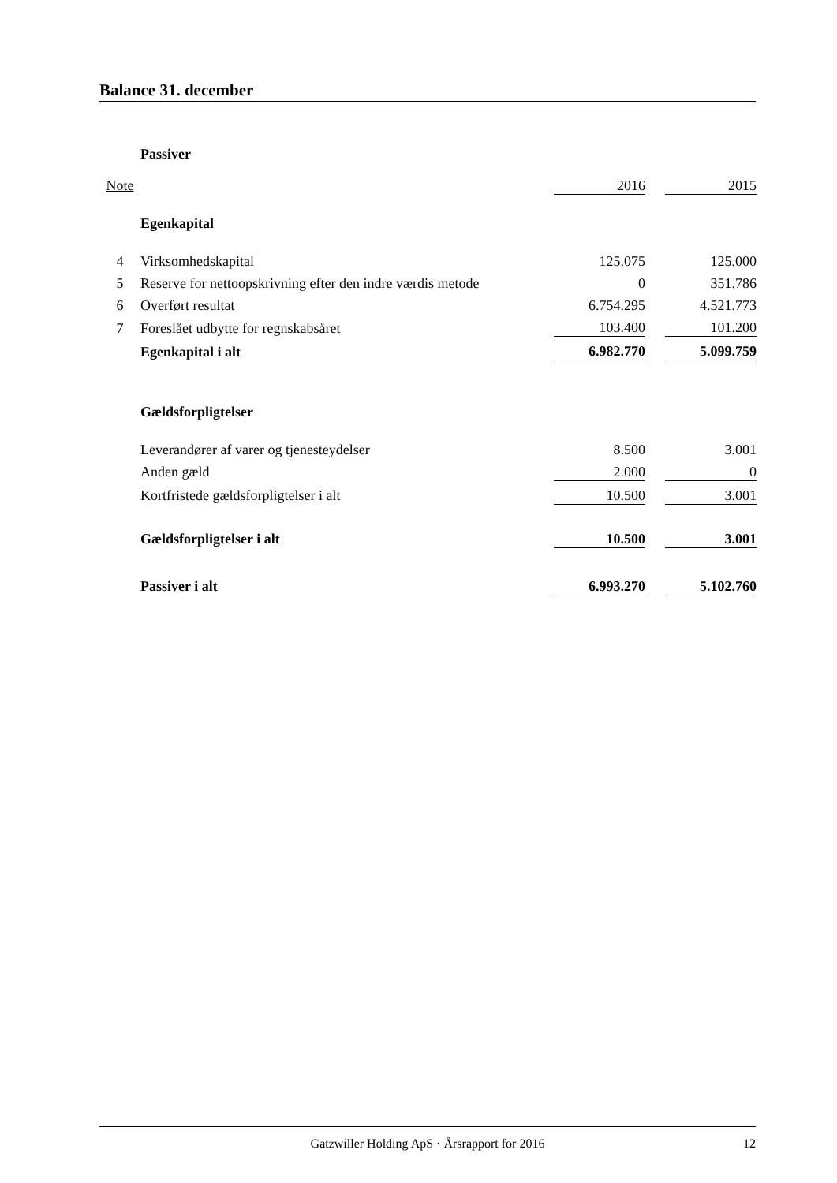Balance 31. december
| | Passiver | | | |
| Note | | 2016 | | 2015 |
| | Egenkapital | | | |
| 4 | Virksomhedskapital | 125.075 | | 125.000 |
| 5 | Reserve for nettoopskrivning efter den indre værdis metode | 0 | | 351.786 |
| 6 | Overført resultat | 6.754.295 | | 4.521.773 |
| 7 | Foreslået udbytte for regnskabsåret | 103.400 | | 101.200 |
| | Egenkapital i alt | 6.982.770 | | 5.099.759 |
| | Gældsforpligtelser | | | |
| | Leverandører af varer og tjenesteydelser | 8.500 | | 3.001 |
| | Anden gæld | 2.000 | | 0 |
| | Kortfristede gældsforpligtelser i alt | 10.500 | | 3.001 |
| | Gældsforpligtelser i alt | 10.500 | | 3.001 |
| | Passiver i alt | 6.993.270 | | 5.102.760 |
Gatzwiller Holding ApS · Årsrapport for 2016 12